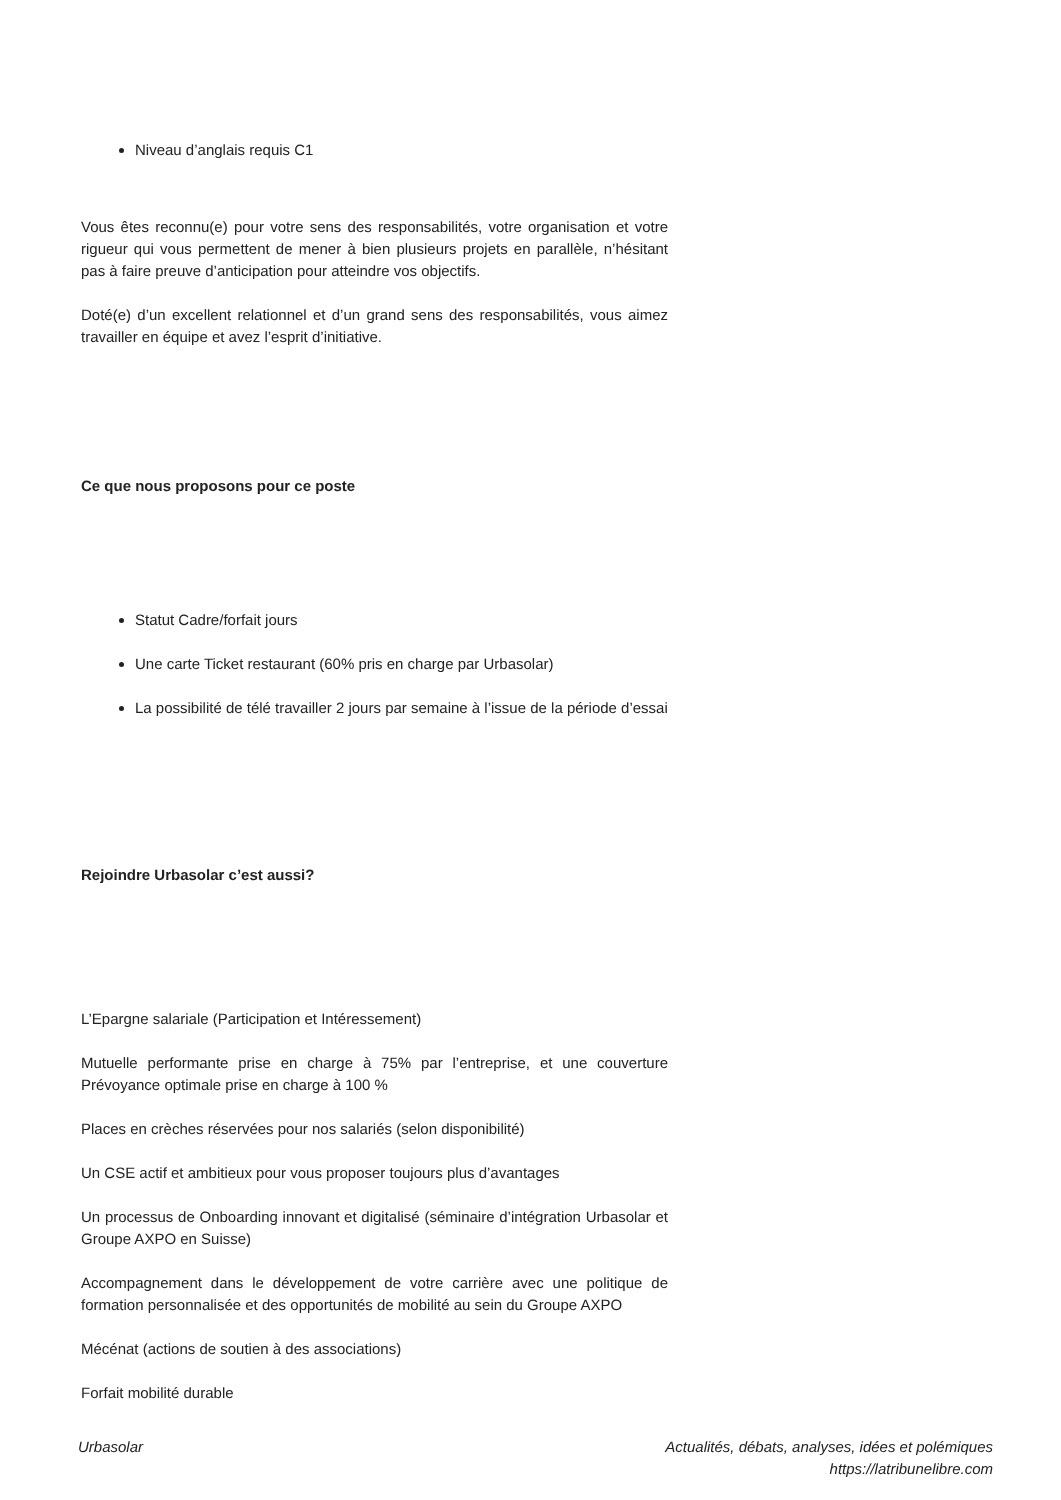Niveau d’anglais requis C1
Vous êtes reconnu(e) pour votre sens des responsabilités, votre organisation et votre rigueur qui vous permettent de mener à bien plusieurs projets en parallèle, n’hésitant pas à faire preuve d’anticipation pour atteindre vos objectifs.
Doté(e) d’un excellent relationnel et d’un grand sens des responsabilités, vous aimez travailler en équipe et avez l’esprit d’initiative.
Ce que nous proposons pour ce poste
Statut Cadre/forfait jours
Une carte Ticket restaurant (60% pris en charge par Urbasolar)
La possibilité de télé travailler 2 jours par semaine à l’issue de la période d’essai
Rejoindre Urbasolar c’est aussi?
L’Epargne salariale (Participation et Intéressement)
Mutuelle performante prise en charge à 75% par l’entreprise, et une couverture Prévoyance optimale prise en charge à 100 %
Places en crèches réservées pour nos salariés (selon disponibilité)
Un CSE actif et ambitieux pour vous proposer toujours plus d’avantages
Un processus de Onboarding innovant et digitalisé (séminaire d’intégration Urbasolar et Groupe AXPO en Suisse)
Accompagnement dans le développement de votre carrière avec une politique de formation personnalisée et des opportunités de mobilité au sein du Groupe AXPO
Mécénat (actions de soutien à des associations)
Forfait mobilité durable
Urbasolar Actualités, débats, analyses, idées et polémiques
https://latribunelibre.com